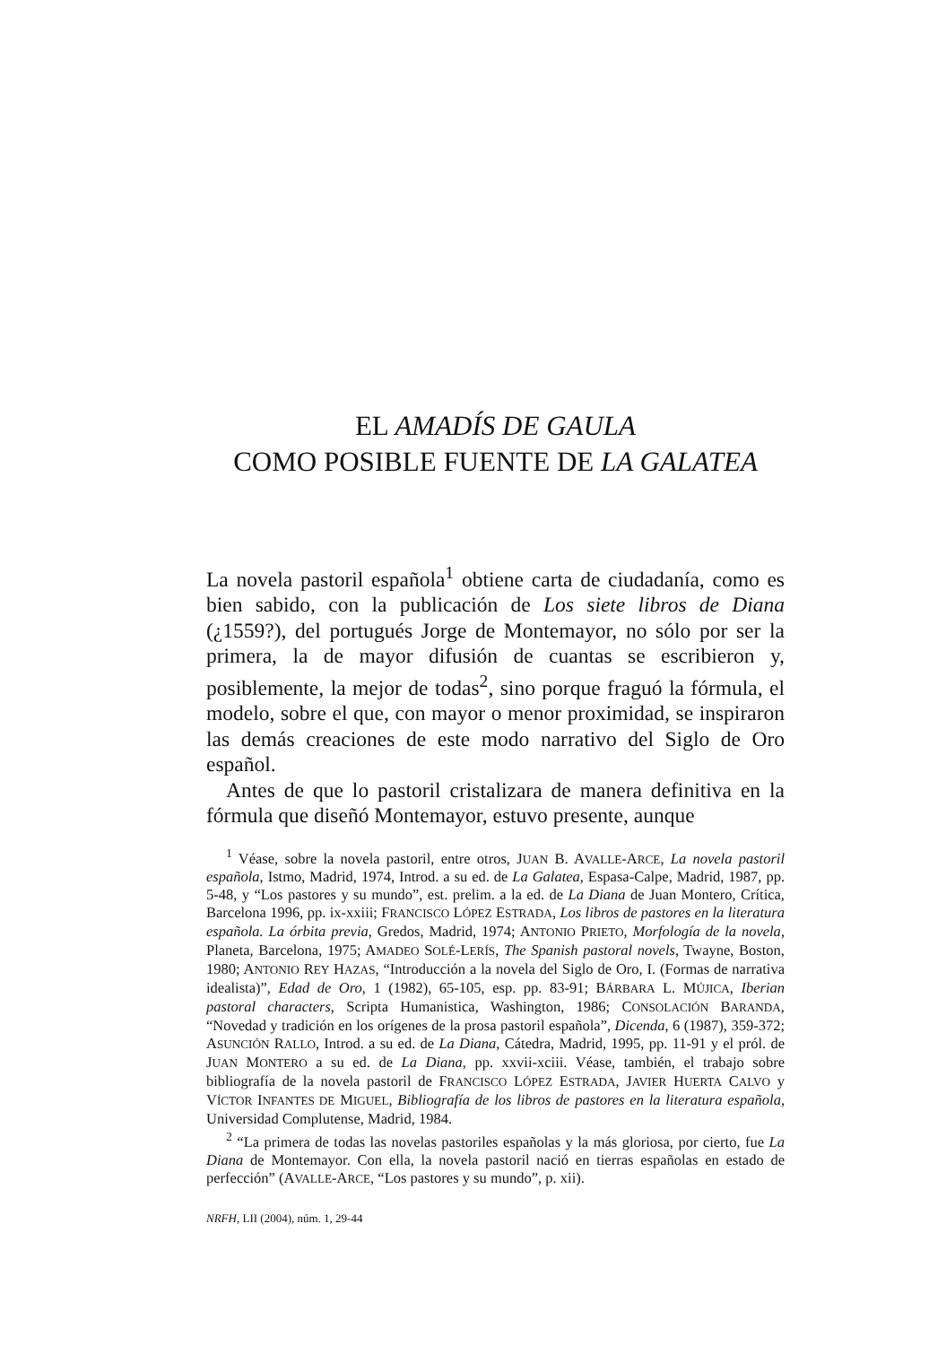EL AMADÍS DE GAULA
COMO POSIBLE FUENTE DE LA GALATEA
La novela pastoril española<sup>1</sup> obtiene carta de ciudadanía, como es bien sabido, con la publicación de Los siete libros de Diana (¿1559?), del portugués Jorge de Montemayor, no sólo por ser la primera, la de mayor difusión de cuantas se escribieron y, posiblemente, la mejor de todas<sup>2</sup>, sino porque fraguó la fórmula, el modelo, sobre el que, con mayor o menor proximidad, se inspiraron las demás creaciones de este modo narrativo del Siglo de Oro español.
Antes de que lo pastoril cristalizara de manera definitiva en la fórmula que diseñó Montemayor, estuvo presente, aunque
<sup>1</sup> Véase, sobre la novela pastoril, entre otros, JUAN B. AVALLE-ARCE, La novela pastoril española, Istmo, Madrid, 1974, Introd. a su ed. de La Galatea, Espasa-Calpe, Madrid, 1987, pp. 5-48, y “Los pastores y su mundo”, est. prelim. a la ed. de La Diana de Juan Montero, Crítica, Barcelona 1996, pp. ix-xxiii; FRANCISCO LÓPEZ ESTRADA, Los libros de pastores en la literatura española. La órbita previa, Gredos, Madrid, 1974; ANTONIO PRIETO, Morfología de la novela, Planeta, Barcelona, 1975; AMADEO SOLÉ-LERÍS, The Spanish pastoral novels, Twayne, Boston, 1980; ANTONIO REY HAZAS, “Introducción a la novela del Siglo de Oro, I. (Formas de narrativa idealista)”, Edad de Oro, 1 (1982), 65-105, esp. pp. 83-91; BÁRBARA L. MÚJICA, Iberian pastoral characters, Scripta Humanistica, Washington, 1986; CONSOLACIÓN BARANDA, “Novedad y tradición en los orígenes de la prosa pastoril española”, Dicenda, 6 (1987), 359-372; ASUNCIÓN RALLO, Introd. a su ed. de La Diana, Cátedra, Madrid, 1995, pp. 11-91 y el pról. de JUAN MONTERO a su ed. de La Diana, pp. xxvii-xciii. Véase, también, el trabajo sobre bibliografía de la novela pastoril de FRANCISCO LÓPEZ ESTRADA, JAVIER HUERTA CALVO y VÍCTOR INFANTES DE MIGUEL, Bibliografía de los libros de pastores en la literatura española, Universidad Complutense, Madrid, 1984.
<sup>2</sup> “La primera de todas las novelas pastoriles españolas y la más gloriosa, por cierto, fue La Diana de Montemayor. Con ella, la novela pastoril nació en tierras españolas en estado de perfección” (AVALLE-ARCE, “Los pastores y su mundo”, p. xii).
NRFH, LII (2004), núm. 1, 29-44